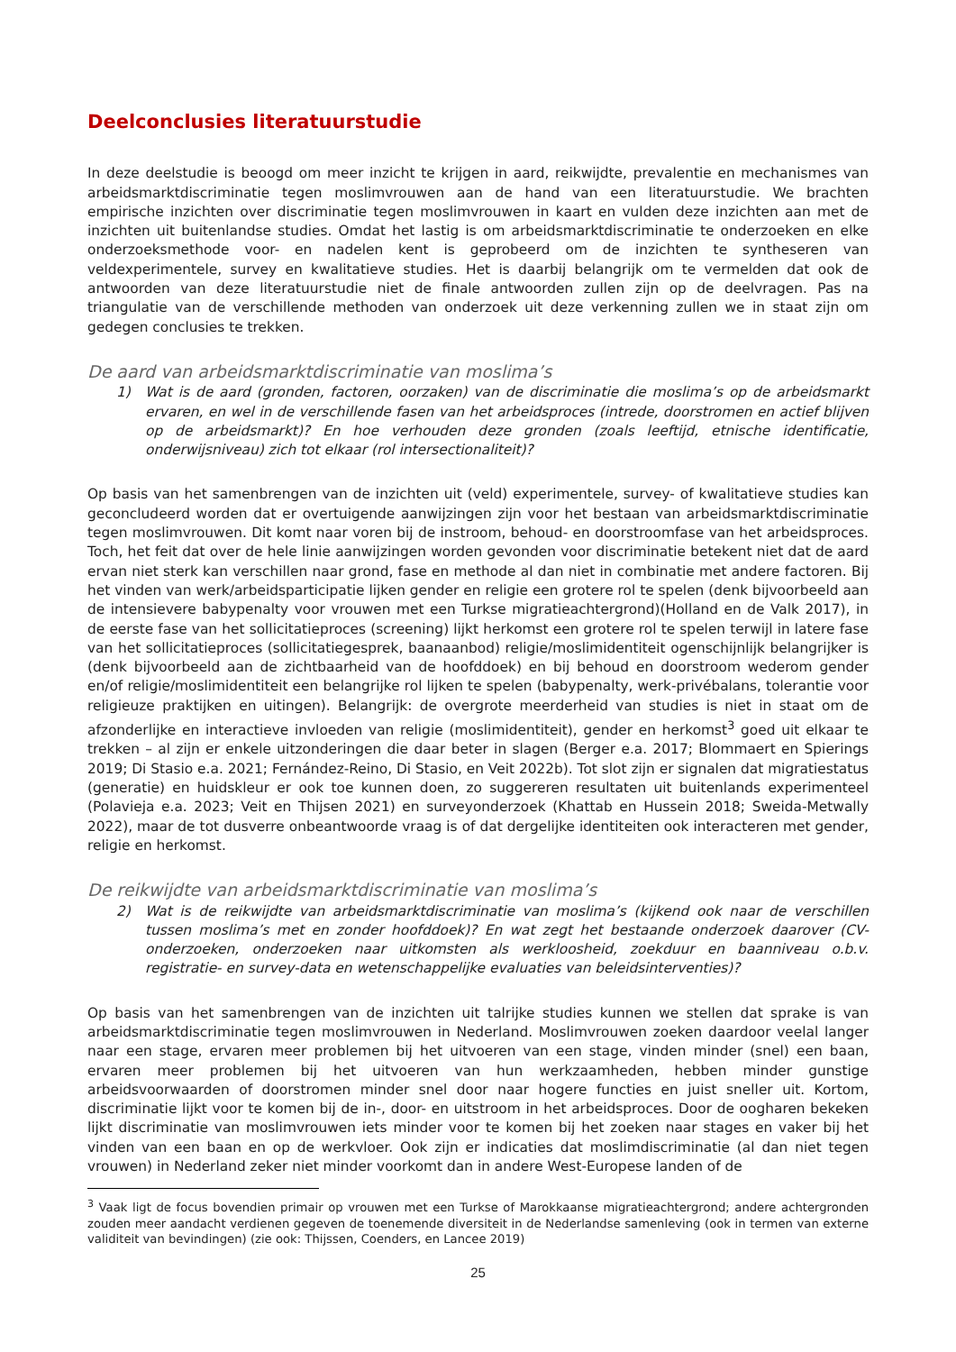Deelconclusies literatuurstudie
In deze deelstudie is beoogd om meer inzicht te krijgen in aard, reikwijdte, prevalentie en mechanismes van arbeidsmarktdiscriminatie tegen moslimvrouwen aan de hand van een literatuurstudie. We brachten empirische inzichten over discriminatie tegen moslimvrouwen in kaart en vulden deze inzichten aan met de inzichten uit buitenlandse studies. Omdat het lastig is om arbeidsmarktdiscriminatie te onderzoeken en elke onderzoeksmethode voor- en nadelen kent is geprobeerd om de inzichten te syntheseren van veldexperimentele, survey en kwalitatieve studies. Het is daarbij belangrijk om te vermelden dat ook de antwoorden van deze literatuurstudie niet de finale antwoorden zullen zijn op de deelvragen. Pas na triangulatie van de verschillende methoden van onderzoek uit deze verkenning zullen we in staat zijn om gedegen conclusies te trekken.
De aard van arbeidsmarktdiscriminatie van moslima’s
1) Wat is de aard (gronden, factoren, oorzaken) van de discriminatie die moslima’s op de arbeidsmarkt ervaren, en wel in de verschillende fasen van het arbeidsproces (intrede, doorstromen en actief blijven op de arbeidsmarkt)? En hoe verhouden deze gronden (zoals leeftijd, etnische identificatie, onderwijsniveau) zich tot elkaar (rol intersectionaliteit)?
Op basis van het samenbrengen van de inzichten uit (veld) experimentele, survey- of kwalitatieve studies kan geconcludeerd worden dat er overtuigende aanwijzingen zijn voor het bestaan van arbeidsmarktdiscriminatie tegen moslimvrouwen. Dit komt naar voren bij de instroom, behoud- en doorstroomfase van het arbeidsproces. Toch, het feit dat over de hele linie aanwijzingen worden gevonden voor discriminatie betekent niet dat de aard ervan niet sterk kan verschillen naar grond, fase en methode al dan niet in combinatie met andere factoren. Bij het vinden van werk/arbeidsparticipatie lijken gender en religie een grotere rol te spelen (denk bijvoorbeeld aan de intensievere babypenalty voor vrouwen met een Turkse migratieachtergrond)(Holland en de Valk 2017), in de eerste fase van het sollicitatieproces (screening) lijkt herkomst een grotere rol te spelen terwijl in latere fase van het sollicitatieproces (sollicitatiegesprek, baanaanbod) religie/moslimidentiteit ogenschijnlijk belangrijker is (denk bijvoorbeeld aan de zichtbaarheid van de hoofddoek) en bij behoud en doorstroom wederom gender en/of religie/moslimidentiteit een belangrijke rol lijken te spelen (babypenalty, werk-privébalans, tolerantie voor religieuze praktijken en uitingen). Belangrijk: de overgrote meerderheid van studies is niet in staat om de afzonderlijke en interactieve invloeden van religie (moslimidentiteit), gender en herkomst<sup>3</sup> goed uit elkaar te trekken – al zijn er enkele uitzonderingen die daar beter in slagen (Berger e.a. 2017; Blommaert en Spierings 2019; Di Stasio e.a. 2021; Fernández-Reino, Di Stasio, en Veit 2022b). Tot slot zijn er signalen dat migratiestatus (generatie) en huidskleur er ook toe kunnen doen, zo suggereren resultaten uit buitenlands experimenteel (Polavieja e.a. 2023; Veit en Thijsen 2021) en surveyonderzoek (Khattab en Hussein 2018; Sweida-Metwally 2022), maar de tot dusverre onbeantwoorde vraag is of dat dergelijke identiteiten ook interacteren met gender, religie en herkomst.
De reikwijdte van arbeidsmarktdiscriminatie van moslima’s
2) Wat is de reikwijdte van arbeidsmarktdiscriminatie van moslima’s (kijkend ook naar de verschillen tussen moslima’s met en zonder hoofddoek)? En wat zegt het bestaande onderzoek daarover (CV-onderzoeken, onderzoeken naar uitkomsten als werkloosheid, zoekduur en baanniveau o.b.v. registratie- en survey-data en wetenschappelijke evaluaties van beleidsinterventies)?
Op basis van het samenbrengen van de inzichten uit talrijke studies kunnen we stellen dat sprake is van arbeidsmarktdiscriminatie tegen moslimvrouwen in Nederland. Moslimvrouwen zoeken daardoor veelal langer naar een stage, ervaren meer problemen bij het uitvoeren van een stage, vinden minder (snel) een baan, ervaren meer problemen bij het uitvoeren van hun werkzaamheden, hebben minder gunstige arbeidsvoorwaarden of doorstromen minder snel door naar hogere functies en juist sneller uit. Kortom, discriminatie lijkt voor te komen bij de in-, door- en uitstroom in het arbeidsproces. Door de oogharen bekeken lijkt discriminatie van moslimvrouwen iets minder voor te komen bij het zoeken naar stages en vaker bij het vinden van een baan en op de werkvloer. Ook zijn er indicaties dat moslimdiscriminatie (al dan niet tegen vrouwen) in Nederland zeker niet minder voorkomt dan in andere West-Europese landen of de
<sup>3</sup> Vaak ligt de focus bovendien primair op vrouwen met een Turkse of Marokkaanse migratieachtergrond; andere achtergronden zouden meer aandacht verdienen gegeven de toenemende diversiteit in de Nederlandse samenleving (ook in termen van externe validiteit van bevindingen) (zie ook: Thijssen, Coenders, en Lancee 2019)
25